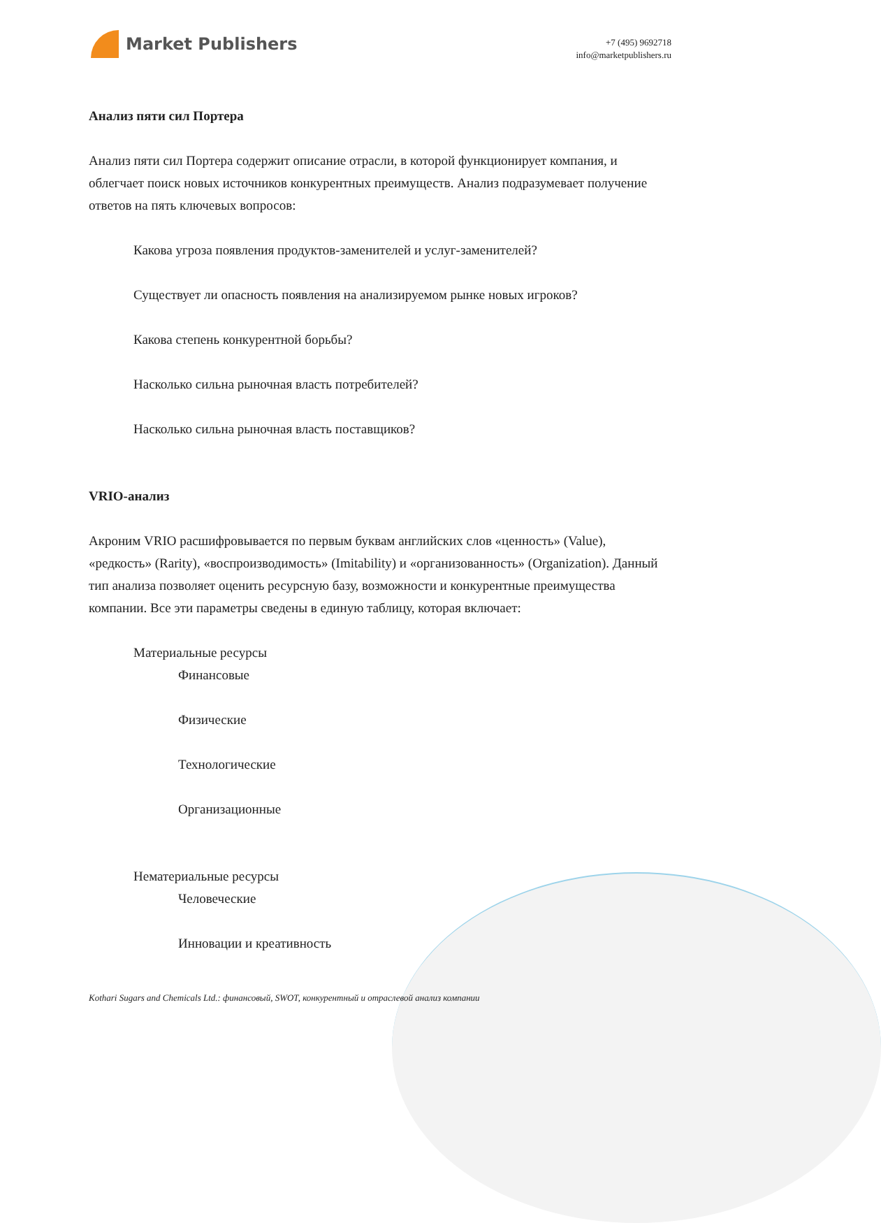Market Publishers
+7 (495) 9692718
info@marketpublishers.ru
Анализ пяти сил Портера
Анализ пяти сил Портера содержит описание отрасли, в которой функционирует компания, и облегчает поиск новых источников конкурентных преимуществ. Анализ подразумевает получение ответов на пять ключевых вопросов:
Какова угроза появления продуктов-заменителей и услуг-заменителей?
Существует ли опасность появления на анализируемом рынке новых игроков?
Какова степень конкурентной борьбы?
Насколько сильна рыночная власть потребителей?
Насколько сильна рыночная власть поставщиков?
VRIO-анализ
Акроним VRIO расшифровывается по первым буквам английских слов «ценность» (Value), «редкость» (Rarity), «воспроизводимость» (Imitability) и «организованность» (Organization). Данный тип анализа позволяет оценить ресурсную базу, возможности и конкурентные преимущества компании. Все эти параметры сведены в единую таблицу, которая включает:
Материальные ресурсы
Финансовые
Физические
Технологические
Организационные
Нематериальные ресурсы
Человеческие
Инновации и креативность
Kothari Sugars and Chemicals Ltd.: финансовый, SWOT, конкурентный и отраслевой анализ компании